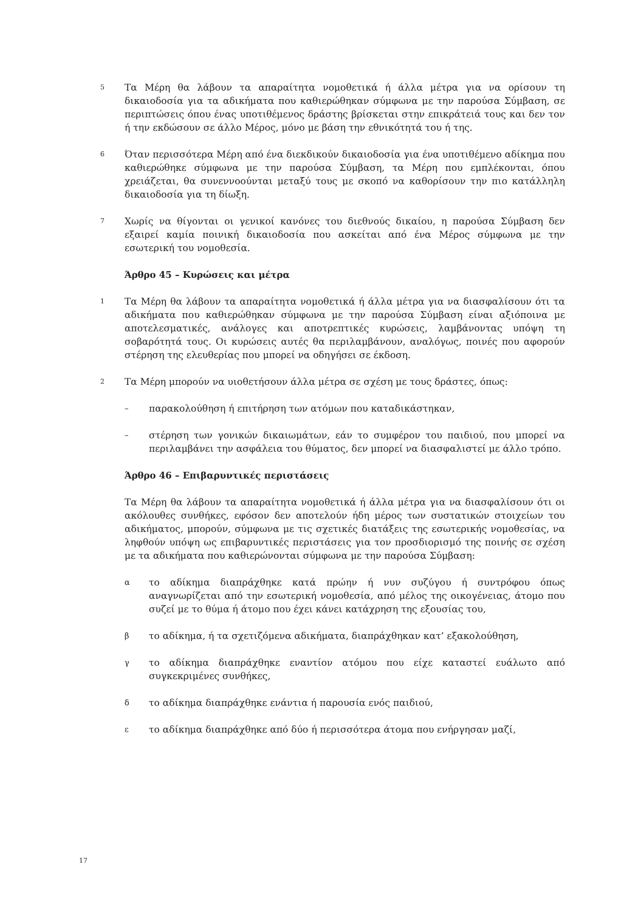5
Τα Μέρη θα λάβουν τα απαραίτητα νομοθετικά ή άλλα μέτρα για να ορίσουν τη δικαιοδοσία για τα αδικήματα που καθιερώθηκαν σύμφωνα με την παρούσα Σύμβαση, σε περιπτώσεις όπου ένας υποτιθέμενος δράστης βρίσκεται στην επικράτειά τους και δεν τον ή την εκδώσουν σε άλλο Μέρος, μόνο με βάση την εθνικότητά του ή της.
6
Όταν περισσότερα Μέρη από ένα διεκδικούν δικαιοδοσία για ένα υποτιθέμενο αδίκημα που καθιερώθηκε σύμφωνα με την παρούσα Σύμβαση, τα Μέρη που εμπλέκονται, όπου χρειάζεται, θα συνεννοούνται μεταξύ τους με σκοπό να καθορίσουν την πιο κατάλληλη δικαιοδοσία για τη δίωξη.
7
Χωρίς να θίγονται οι γενικοί κανόνες του διεθνούς δικαίου, η παρούσα Σύμβαση δεν εξαιρεί καμία ποινική δικαιοδοσία που ασκείται από ένα Μέρος σύμφωνα με την εσωτερική του νομοθεσία.
Άρθρο 45 – Κυρώσεις και μέτρα
1
Τα Μέρη θα λάβουν τα απαραίτητα νομοθετικά ή άλλα μέτρα για να διασφαλίσουν ότι τα αδικήματα που καθιερώθηκαν σύμφωνα με την παρούσα Σύμβαση είναι αξιόποινα με αποτελεσματικές, ανάλογες και αποτρεπτικές κυρώσεις, λαμβάνοντας υπόψη τη σοβαρότητά τους. Οι κυρώσεις αυτές θα περιλαμβάνουν, αναλόγως, ποινές που αφορούν στέρηση της ελευθερίας που μπορεί να οδηγήσει σε έκδοση.
2
Τα Μέρη μπορούν να υιοθετήσουν άλλα μέτρα σε σχέση με τους δράστες, όπως:
–
παρακολούθηση ή επιτήρηση των ατόμων που καταδικάστηκαν,
–
στέρηση των γονικών δικαιωμάτων, εάν το συμφέρον του παιδιού, που μπορεί να περιλαμβάνει την ασφάλεια του θύματος, δεν μπορεί να διασφαλιστεί με άλλο τρόπο.
Άρθρο 46 – Επιβαρυντικές περιστάσεις
Τα Μέρη θα λάβουν τα απαραίτητα νομοθετικά ή άλλα μέτρα για να διασφαλίσουν ότι οι ακόλουθες συνθήκες, εφόσον δεν αποτελούν ήδη μέρος των συστατικών στοιχείων του αδικήματος, μπορούν, σύμφωνα με τις σχετικές διατάξεις της εσωτερικής νομοθεσίας, να ληφθούν υπόψη ως επιβαρυντικές περιστάσεις για τον προσδιορισμό της ποινής σε σχέση με τα αδικήματα που καθιερώνονται σύμφωνα με την παρούσα Σύμβαση:
α
το αδίκημα διαπράχθηκε κατά πρώην ή νυν συζύγου ή συντρόφου όπως αναγνωρίζεται από την εσωτερική νομοθεσία, από μέλος της οικογένειας, άτομο που συζεί με το θύμα ή άτομο που έχει κάνει κατάχρηση της εξουσίας του,
β
το αδίκημα, ή τα σχετιζόμενα αδικήματα, διαπράχθηκαν κατ’ εξακολούθηση,
γ
το αδίκημα διαπράχθηκε εναντίον ατόμου που είχε καταστεί ευάλωτο από συγκεκριμένες συνθήκες,
δ
το αδίκημα διαπράχθηκε ενάντια ή παρουσία ενός παιδιού,
ε
το αδίκημα διαπράχθηκε από δύο ή περισσότερα άτομα που ενήργησαν μαζί,
17